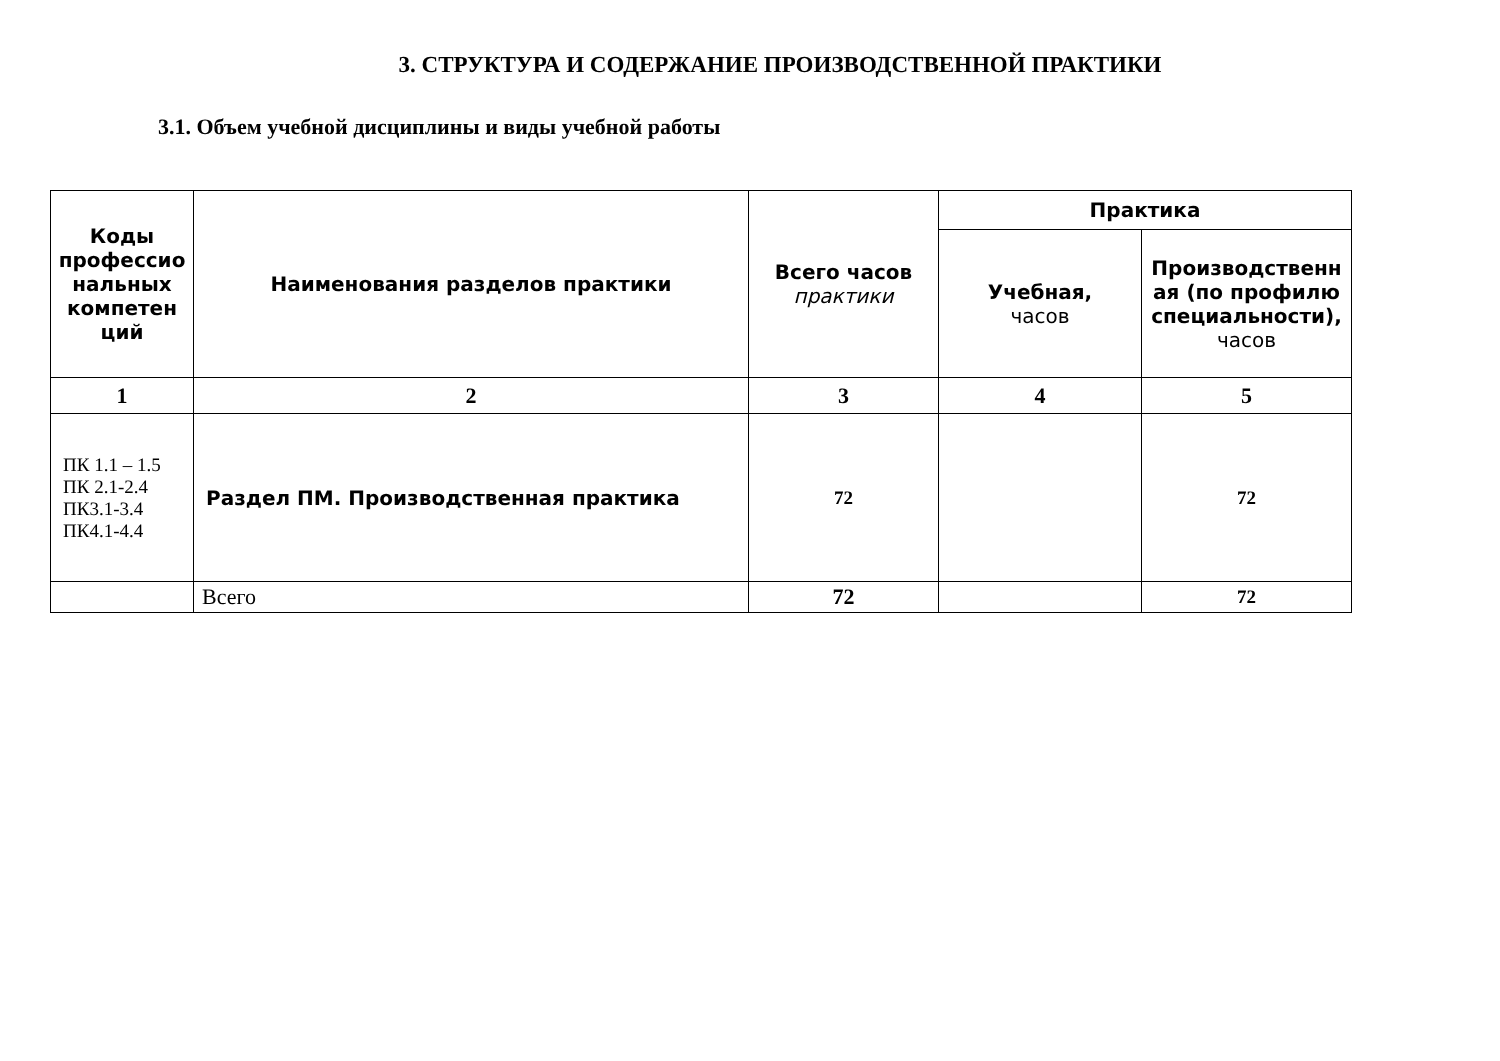3. СТРУКТУРА И СОДЕРЖАНИЕ ПРОИЗВОДСТВЕННОЙ ПРАКТИКИ
3.1. Объем учебной дисциплины и виды учебной работы
| Коды профессио нальных компетен ций | Наименования разделов практики | Всего часов практики | Практика | |
| --- | --- | --- | --- | --- |
| | | | Учебная, часов | Производственн ая (по профилю специальности), часов |
| 1 | 2 | 3 | 4 | 5 |
| ПК 1.1 – 1.5 ПК 2.1-2.4 ПК3.1-3.4 ПК4.1-4.4 | Раздел ПМ. Производственная практика | 72 | | 72 |
| | Всего | 72 | | 72 |